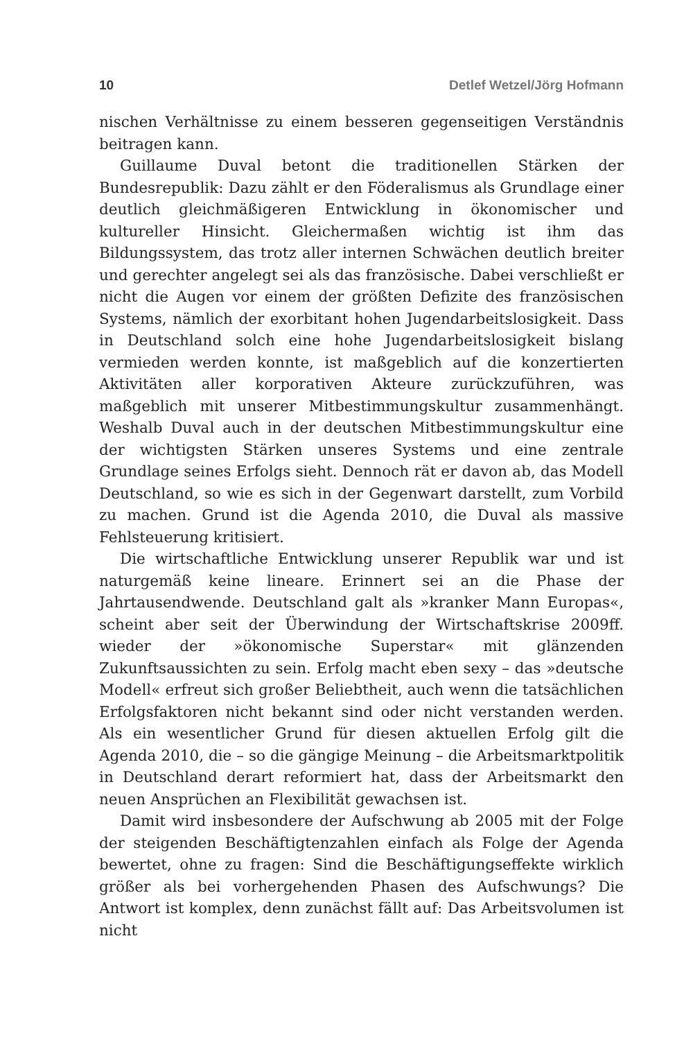10 Detlef Wetzel/Jörg Hofmann
nischen Verhältnisse zu einem besseren gegenseitigen Verständnis beitragen kann.
Guillaume Duval betont die traditionellen Stärken der Bundesrepublik: Dazu zählt er den Föderalismus als Grundlage einer deutlich gleichmäßigeren Entwicklung in ökonomischer und kultureller Hinsicht. Gleichermaßen wichtig ist ihm das Bildungssystem, das trotz aller internen Schwächen deutlich breiter und gerechter angelegt sei als das französische. Dabei verschließt er nicht die Augen vor einem der größten Defizite des französischen Systems, nämlich der exorbitant hohen Jugendarbeitslosigkeit. Dass in Deutschland solch eine hohe Jugendarbeitslosigkeit bislang vermieden werden konnte, ist maßgeblich auf die konzertierten Aktivitäten aller korporativen Akteure zurückzuführen, was maßgeblich mit unserer Mitbestimmungskultur zusammenhängt. Weshalb Duval auch in der deutschen Mitbestimmungskultur eine der wichtigsten Stärken unseres Systems und eine zentrale Grundlage seines Erfolgs sieht. Dennoch rät er davon ab, das Modell Deutschland, so wie es sich in der Gegenwart darstellt, zum Vorbild zu machen. Grund ist die Agenda 2010, die Duval als massive Fehlsteuerung kritisiert.
Die wirtschaftliche Entwicklung unserer Republik war und ist naturgemäß keine lineare. Erinnert sei an die Phase der Jahrtausendwende. Deutschland galt als »kranker Mann Europas«, scheint aber seit der Überwindung der Wirtschaftskrise 2009ff. wieder der »ökonomische Superstar« mit glänzenden Zukunftsaussichten zu sein. Erfolg macht eben sexy – das »deutsche Modell« erfreut sich großer Beliebtheit, auch wenn die tatsächlichen Erfolgsfaktoren nicht bekannt sind oder nicht verstanden werden. Als ein wesentlicher Grund für diesen aktuellen Erfolg gilt die Agenda 2010, die – so die gängige Meinung – die Arbeitsmarktpolitik in Deutschland derart reformiert hat, dass der Arbeitsmarkt den neuen Ansprüchen an Flexibilität gewachsen ist.
Damit wird insbesondere der Aufschwung ab 2005 mit der Folge der steigenden Beschäftigtenzahlen einfach als Folge der Agenda bewertet, ohne zu fragen: Sind die Beschäftigungseffekte wirklich größer als bei vorhergehenden Phasen des Aufschwungs? Die Antwort ist komplex, denn zunächst fällt auf: Das Arbeitsvolumen ist nicht